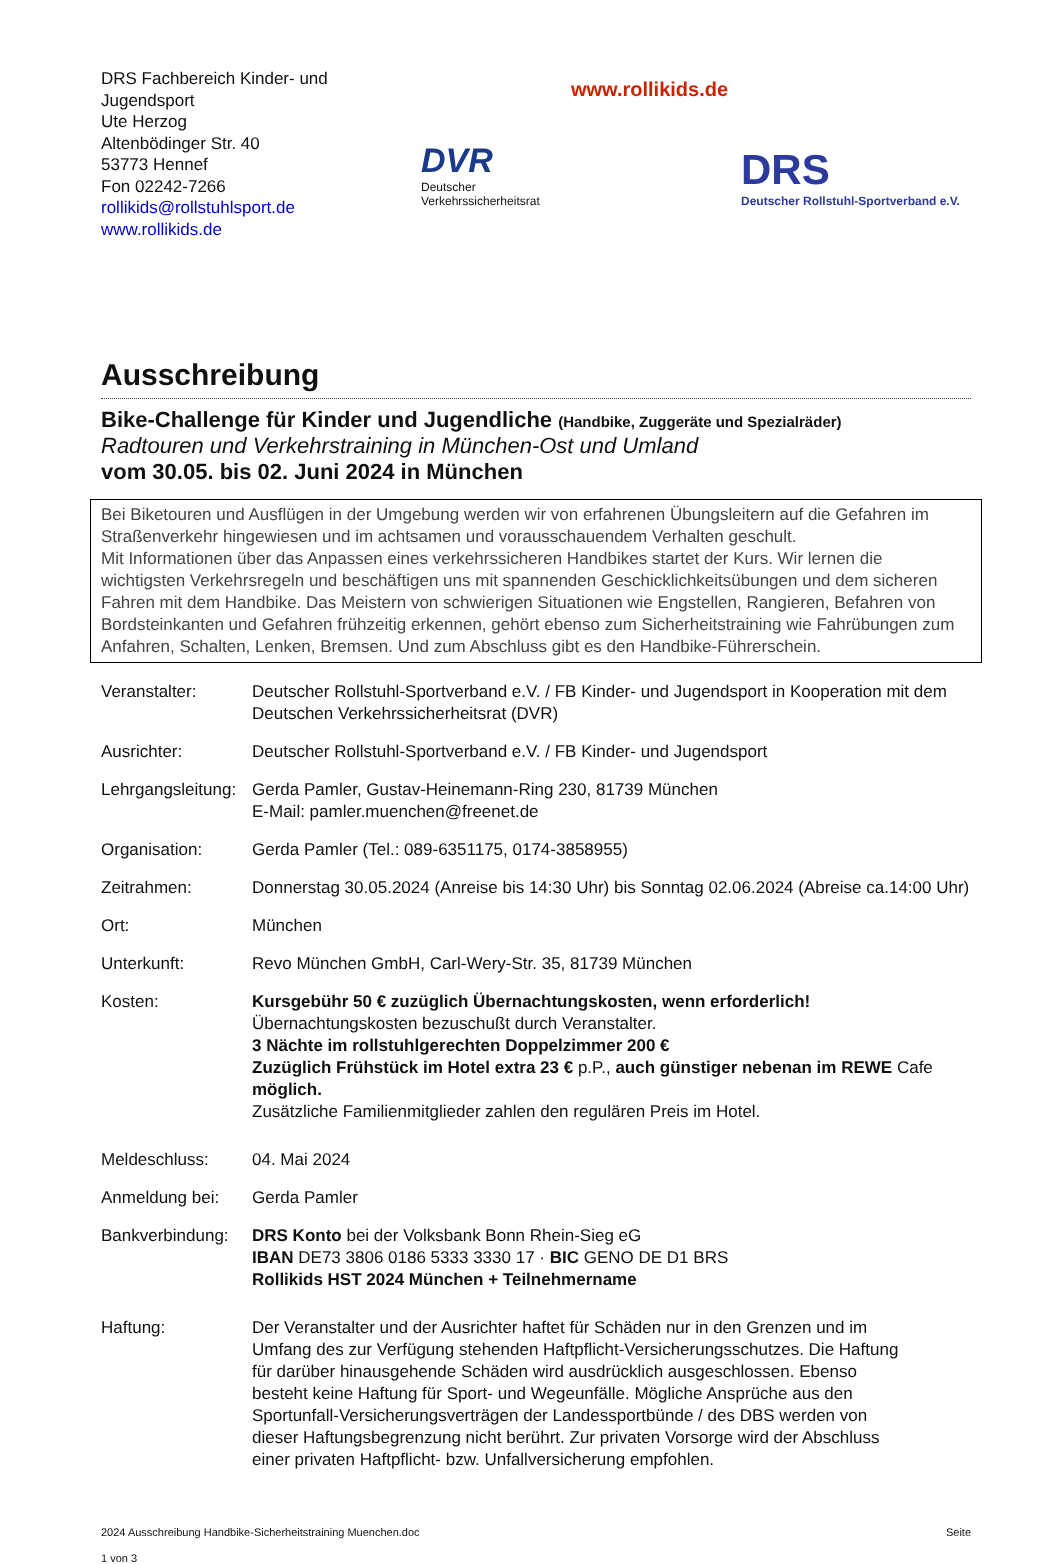DRS Fachbereich Kinder- und Jugendsport
Ute Herzog
Altenbödinger Str. 40
53773 Hennef
Fon 02242-7266
rollikids@rollstuhlsport.de
www.rollikids.de
DVR
Deutscher Verkehrssicherheitsrat
www.rollikids.de
DRS
Deutscher Rollstuhl-Sportverband e.V.
Ausschreibung
Bike-Challenge für Kinder und Jugendliche (Handbike, Zuggeräte und Spezialräder)
Radtouren und Verkehrstraining in München-Ost und Umland
vom 30.05. bis 02. Juni 2024 in München
Bei Biketouren und Ausflügen in der Umgebung werden wir von erfahrenen Übungsleitern auf die Gefahren im Straßenverkehr hingewiesen und im achtsamen und vorausschauendem Verhalten geschult.
Mit Informationen über das Anpassen eines verkehrssicheren Handbikes startet der Kurs. Wir lernen die wichtigsten Verkehrsregeln und beschäftigen uns mit spannenden Geschicklichkeitsübungen und dem sicheren Fahren mit dem Handbike. Das Meistern von schwierigen Situationen wie Engstellen, Rangieren, Befahren von Bordsteinkanten und Gefahren frühzeitig erkennen, gehört ebenso zum Sicherheitstraining wie Fahrübungen zum Anfahren, Schalten, Lenken, Bremsen. Und zum Abschluss gibt es den Handbike-Führerschein.
Veranstalter: Deutscher Rollstuhl-Sportverband e.V. / FB Kinder- und Jugendsport in Kooperation mit dem Deutschen Verkehrssicherheitsrat (DVR)
Ausrichter: Deutscher Rollstuhl-Sportverband e.V. / FB Kinder- und Jugendsport
Lehrgangsleitung:
Gerda Pamler, Gustav-Heinemann-Ring 230, 81739 München
E-Mail: pamler.muenchen@freenet.de
Organisation: Gerda Pamler (Tel.: 089-6351175, 0174-3858955)
Zeitrahmen: Donnerstag 30.05.2024 (Anreise bis 14:30 Uhr) bis Sonntag 02.06.2024 (Abreise ca.14:00 Uhr)
Ort: München
Unterkunft: Revo München GmbH, Carl-Wery-Str. 35, 81739 München
Kosten: Kursgebühr 50 € zuzüglich Übernachtungskosten, wenn erforderlich!
Übernachtungskosten bezuschußt durch Veranstalter.
3 Nächte im rollstuhlgerechten Doppelzimmer 200 €
Zuzüglich Frühstück im Hotel extra 23 € p.P., auch günstiger nebenan im REWE Cafe möglich.
Zusätzliche Familienmitglieder zahlen den regulären Preis im Hotel.
Meldeschluss: 04. Mai 2024
Anmeldung bei: Gerda Pamler
Bankverbindung:
DRS Konto bei der Volksbank Bonn Rhein-Sieg eG
IBAN DE73 3806 0186 5333 3330 17 · BIC GENO DE D1 BRS
Rollikids HST 2024 München + Teilnehmername
Haftung: Der Veranstalter und der Ausrichter haftet für Schäden nur in den Grenzen und im Umfang des zur Verfügung stehenden Haftpflicht-Versicherungsschutzes. Die Haftung für darüber hinausgehende Schäden wird ausdrücklich ausgeschlossen. Ebenso besteht keine Haftung für Sport- und Wegeunfälle. Mögliche Ansprüche aus den Sportunfall-Versicherungsverträgen der Landessportbünde / des DBS werden von dieser Haftungsbegrenzung nicht berührt. Zur privaten Vorsorge wird der Abschluss einer privaten Haftpflicht- bzw. Unfallversicherung empfohlen.
2024 Ausschreibung Handbike-Sicherheitstraining Muenchen.doc Seite
1 von 3